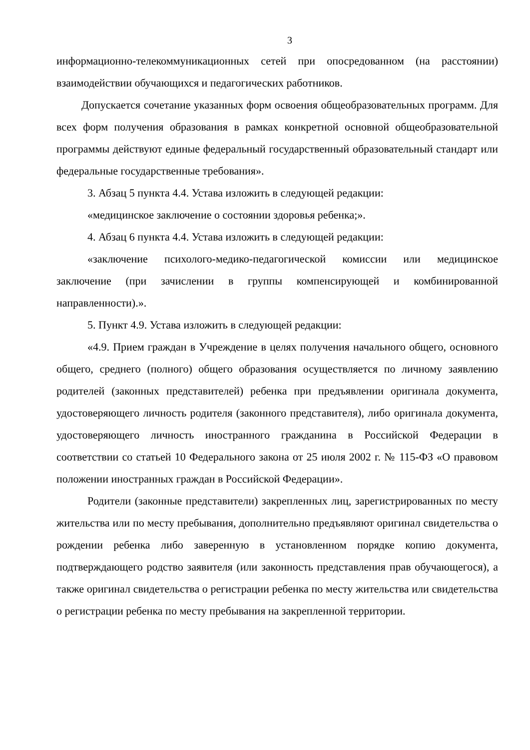3
информационно-телекоммуникационных сетей при опосредованном (на расстоянии) взаимодействии обучающихся и педагогических работников.
Допускается сочетание указанных форм освоения общеобразовательных программ. Для всех форм получения образования в рамках конкретной основной общеобразовательной программы действуют единые федеральный государственный образовательный стандарт или федеральные государственные требования».
3. Абзац 5 пункта 4.4. Устава изложить в следующей редакции:
«медицинское заключение о состоянии здоровья ребенка;».
4. Абзац 6 пункта 4.4. Устава изложить в следующей редакции:
«заключение психолого-медико-педагогической комиссии или медицинское заключение (при зачислении в группы компенсирующей и комбинированной направленности).».
5. Пункт 4.9. Устава изложить в следующей редакции:
«4.9. Прием граждан в Учреждение в целях получения начального общего, основного общего, среднего (полного) общего образования осуществляется по личному заявлению родителей (законных представителей) ребенка при предъявлении оригинала документа, удостоверяющего личность родителя (законного представителя), либо оригинала документа, удостоверяющего личность иностранного гражданина в Российской Федерации в соответствии со статьей 10 Федерального закона от 25 июля 2002 г. № 115-ФЗ «О правовом положении иностранных граждан в Российской Федерации».
Родители (законные представители) закрепленных лиц, зарегистрированных по месту жительства или по месту пребывания, дополнительно предъявляют оригинал свидетельства о рождении ребенка либо заверенную в установленном порядке копию документа, подтверждающего родство заявителя (или законность представления прав обучающегося), а также оригинал свидетельства о регистрации ребенка по месту жительства или свидетельства о регистрации ребенка по месту пребывания на закрепленной территории.